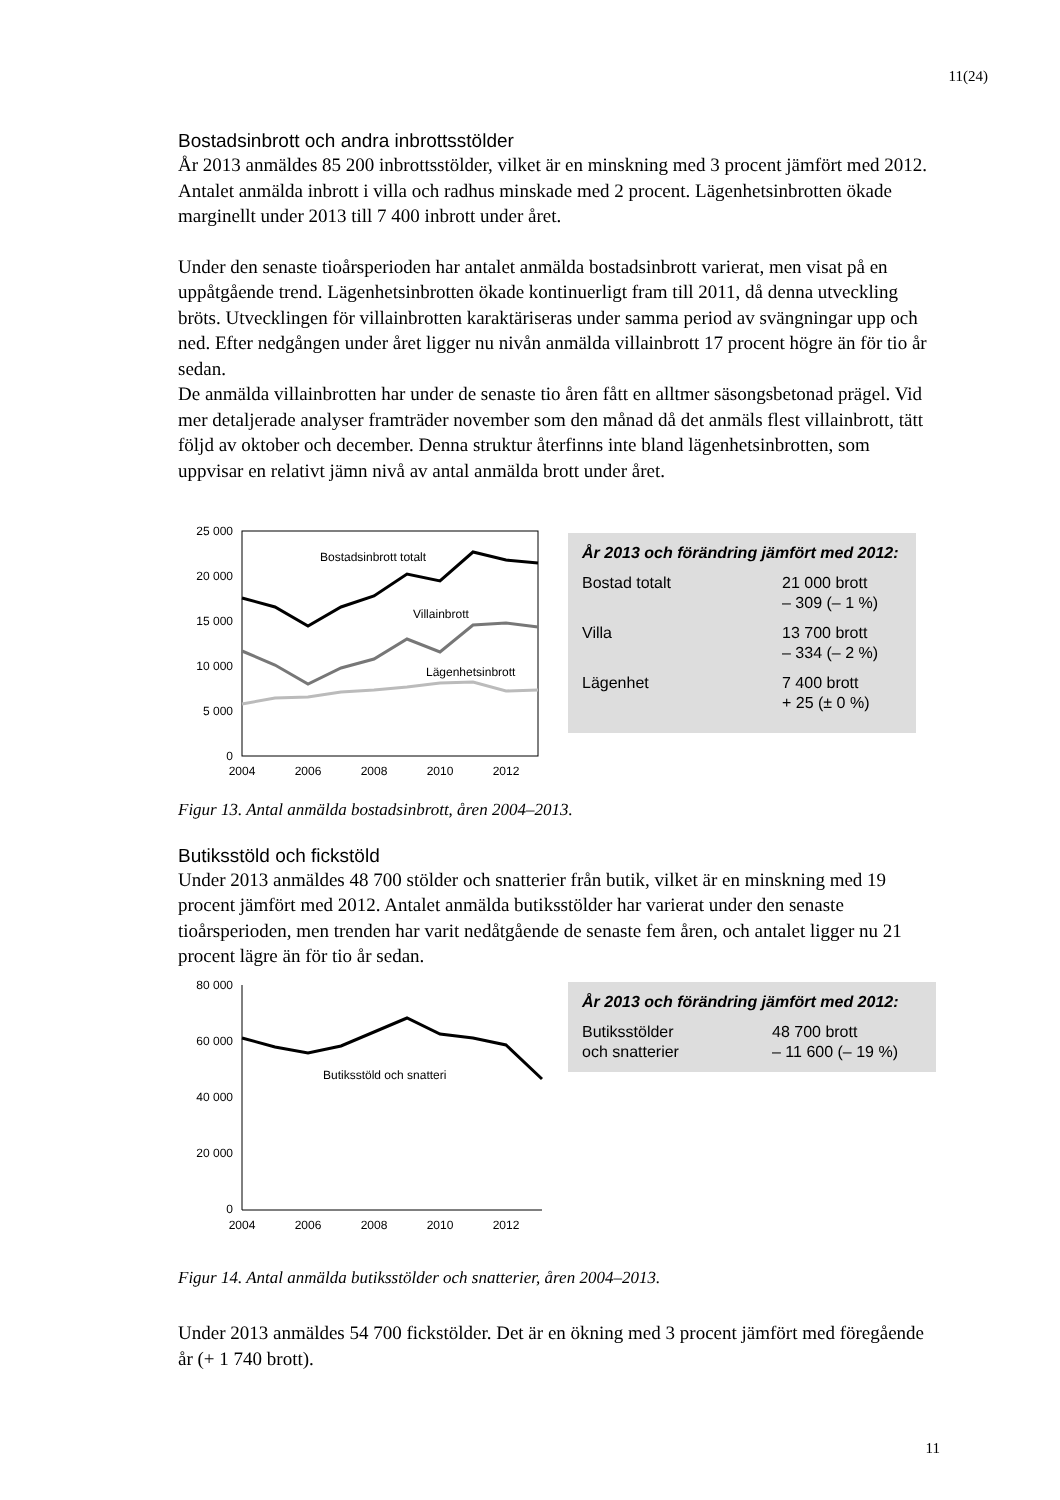11(24)
Bostadsinbrott och andra inbrottsstölder
År 2013 anmäldes 85 200 inbrottsstölder, vilket är en minskning med 3 procent jämfört med 2012. Antalet anmälda inbrott i villa och radhus minskade med 2 procent. Lägenhetsinbrotten ökade marginellt under 2013 till 7 400 inbrott under året.
Under den senaste tioårsperioden har antalet anmälda bostadsinbrott varierat, men visat på en uppåtgående trend. Lägenhetsinbrotten ökade kontinuerligt fram till 2011, då denna utveckling bröts. Utvecklingen för villainbrotten karaktäriseras under samma period av svängningar upp och ned. Efter nedgången under året ligger nu nivån anmälda villainbrott 17 procent högre än för tio år sedan.
De anmälda villainbrotten har under de senaste tio åren fått en alltmer säsongsbetonad prägel. Vid mer detaljerade analyser framträder november som den månad då det anmäls flest villainbrott, tätt följd av oktober och december. Denna struktur återfinns inte bland lägenhetsinbrotten, som uppvisar en relativt jämn nivå av antal anmälda brott under året.
25 000
20 000
15 000
10 000
5 000
0
Bostadsinbrott totalt
Villainbrott
Lägenhetsinbrott
2004
2006
2008
2010
2012
År 2013 och förändring jämfört med 2012:
| Bostad totalt | 21 000 brott – 309 (– 1 %) |
| Villa | 13 700 brott – 334 (– 2 %) |
| Lägenhet | 7 400 brott + 25 (± 0 %) |
Figur 13. Antal anmälda bostadsinbrott, åren 2004–2013.
Butiksstöld och fickstöld
Under 2013 anmäldes 48 700 stölder och snatterier från butik, vilket är en minskning med 19 procent jämfört med 2012. Antalet anmälda butiksstölder har varierat under den senaste tioårsperioden, men trenden har varit nedåtgående de senaste fem åren, och antalet ligger nu 21 procent lägre än för tio år sedan.
80 000
60 000
40 000
20 000
0
Butiksstöld och snatteri
2004
2006
2008
2010
2012
År 2013 och förändring jämfört med 2012:
| Butiksstölder och snatterier | 48 700 brott – 11 600 (– 19 %) |
Figur 14. Antal anmälda butiksstölder och snatterier, åren 2004–2013.
Under 2013 anmäldes 54 700 fickstölder. Det är en ökning med 3 procent jämfört med föregående år (+ 1 740 brott).
11